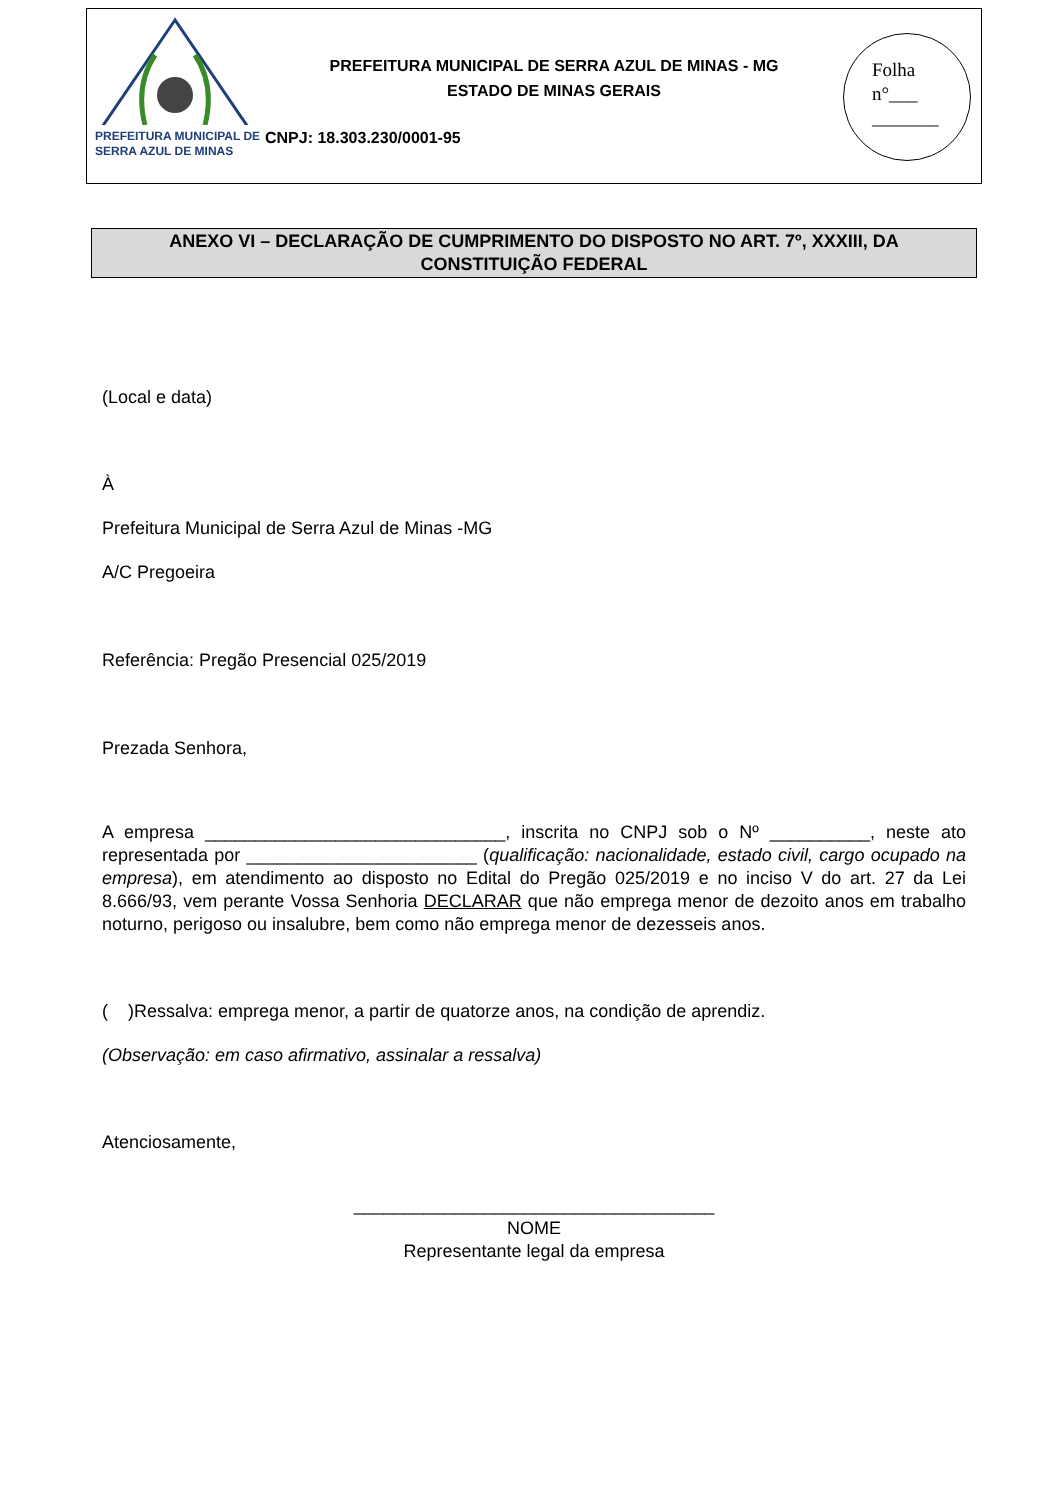PREFEITURA MUNICIPAL DE
SERRA AZUL DE MINAS
PREFEITURA MUNICIPAL DE SERRA AZUL DE MINAS - MG
ESTADO DE MINAS GERAIS
CNPJ: 18.303.230/0001-95
Folha
n°___
_______
ANEXO VI – DECLARAÇÃO DE CUMPRIMENTO DO DISPOSTO NO ART. 7º, XXXIII, DA
CONSTITUIÇÃO FEDERAL
(Local e data)
À
Prefeitura Municipal de Serra Azul de Minas -MG
A/C Pregoeira
Referência: Pregão Presencial 025/2019
Prezada Senhora,
A empresa ______________________________, inscrita no CNPJ sob o Nº __________, neste ato representada por _______________________ (qualificação: nacionalidade, estado civil, cargo ocupado na empresa), em atendimento ao disposto no Edital do Pregão 025/2019 e no inciso V do art. 27 da Lei 8.666/93, vem perante Vossa Senhoria DECLARAR que não emprega menor de dezoito anos em trabalho noturno, perigoso ou insalubre, bem como não emprega menor de dezesseis anos.
( )Ressalva: emprega menor, a partir de quatorze anos, na condição de aprendiz.
(Observação: em caso afirmativo, assinalar a ressalva)
Atenciosamente,
____________________________________
NOME
Representante legal da empresa